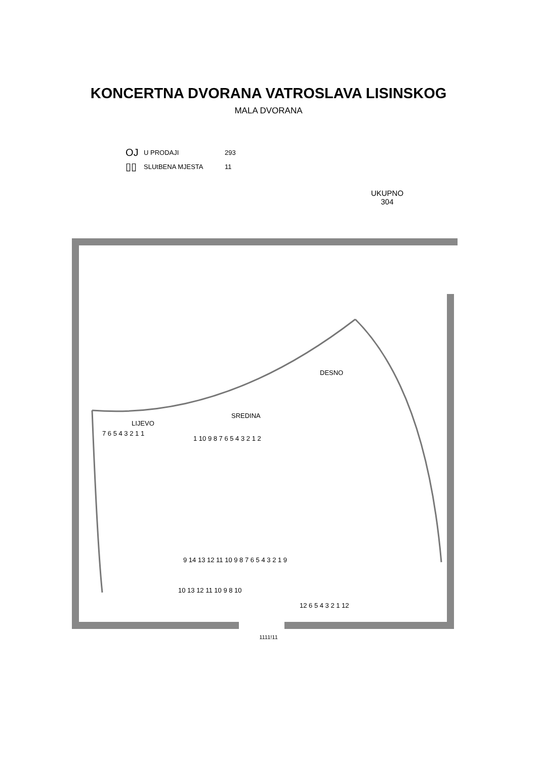KONCERTNA DVORANA VATROSLAVA LISINSKOG
MALA DVORANA
OJ U PRODAJI 293
▯▯ SLUtBENA MJESTA 11
UKUPNO
304
LIJEVO
SREDINA
DESNO
7 6 5 4 3 2 1 1
1 10 9 8 7 6 5 4 3 2 1 2
9 14 13 12 11 10 9 8 7 6 5 4 3 2 1 9
10 13 12 11 10 9 8 10
12 6 5 4 3 2 1 12
1111!11